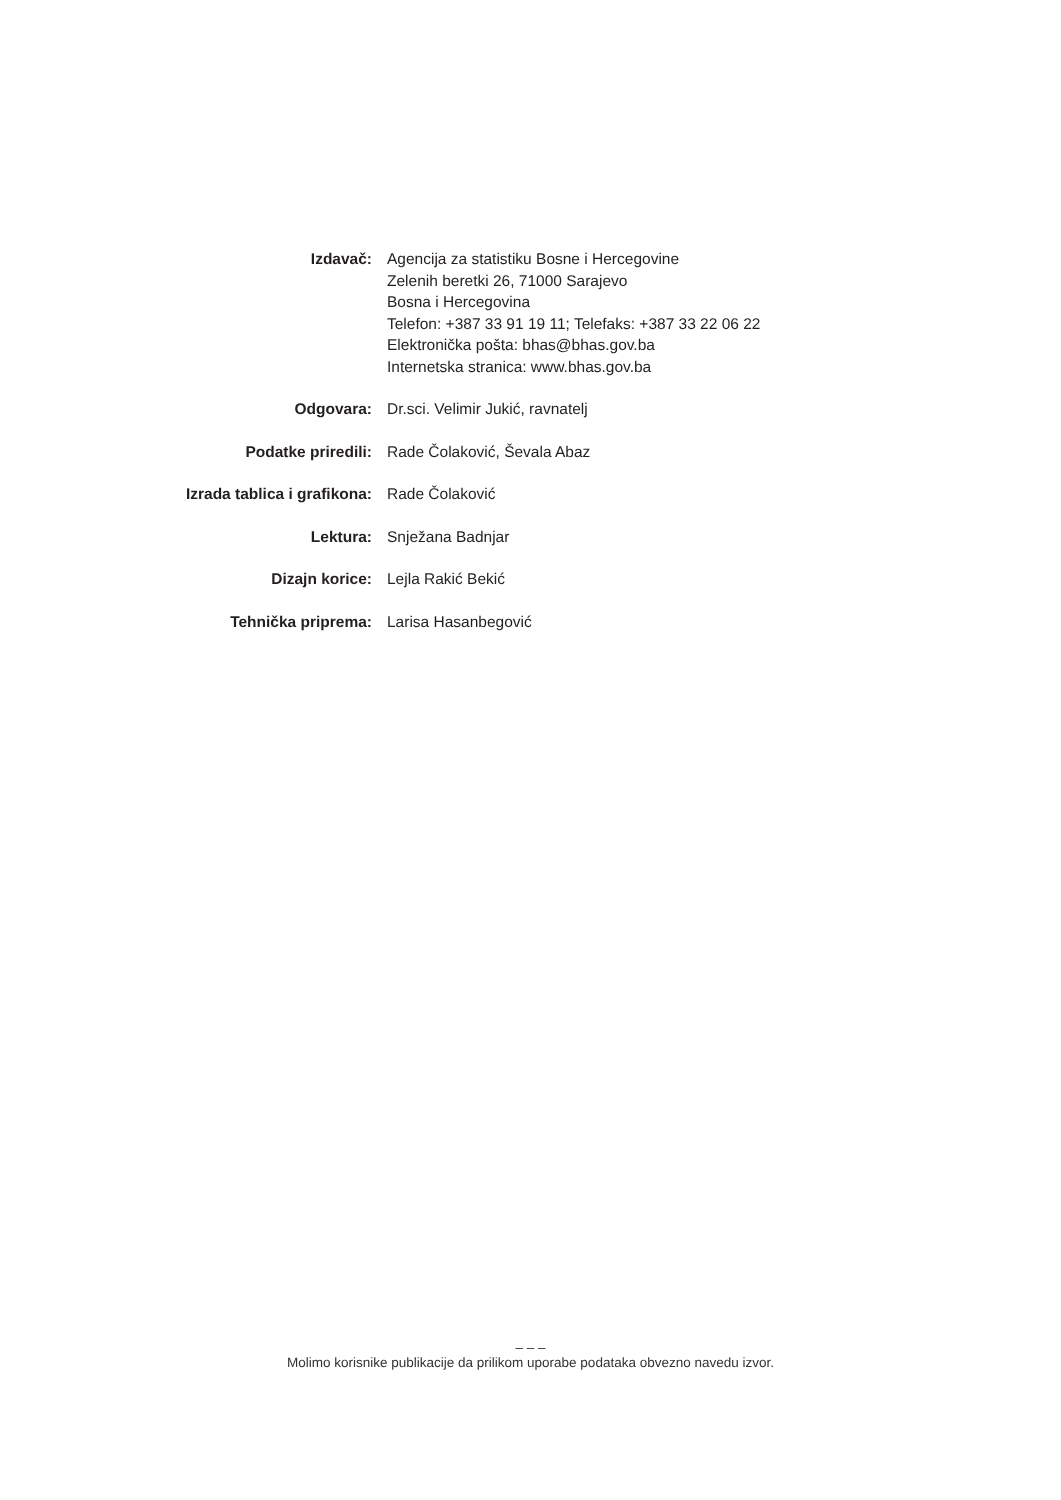Izdavač: Agencija za statistiku Bosne i Hercegovine
Zelenih beretki 26, 71000 Sarajevo
Bosna i Hercegovina
Telefon: +387 33 91 19 11; Telefaks: +387 33 22 06 22
Elektronička pošta: bhas@bhas.gov.ba
Internetska stranica: www.bhas.gov.ba
Odgovara: Dr.sci. Velimir Jukić, ravnatelj
Podatke priredili: Rade Čolaković, Ševala Abaz
Izrada tablica i grafikona: Rade Čolaković
Lektura: Snježana Badnjar
Dizajn korice: Lejla Rakić Bekić
Tehnička priprema: Larisa Hasanbegović
– – –
Molimo korisnike publikacije da prilikom uporabe podataka obvezno navedu izvor.